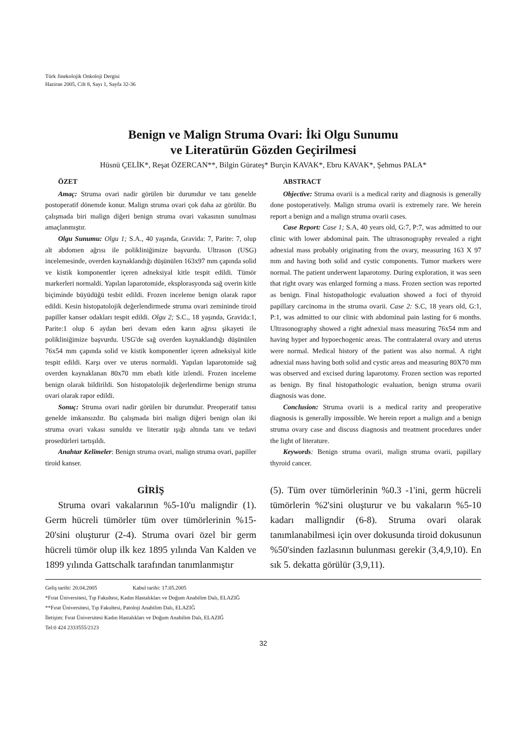Türk Jinekolojik Onkoloji Dergisi
Haziran 2005, Cilt 8, Sayı 1, Sayfa 32-36
Benign ve Malign Struma Ovari: İki Olgu Sunumu
ve Literatürün Gözden Geçirilmesi
Hüsnü ÇELİK*, Reşat ÖZERCAN**, Bilgin Gürateş* Burçin KAVAK*, Ebru KAVAK*, Şehmus PALA*
ÖZET
Amaç: Struma ovari nadir görülen bir durumdur ve tanı genelde postoperatif dönemde konur. Malign struma ovari çok daha az görülür. Bu çalışmada biri malign diğeri benign struma ovari vakasının sunulması amaçlanmıştır.
Olgu Sunumu: Olgu 1; S.A., 40 yaşında, Gravida: 7, Parite: 7, olup alt abdomen ağrısı ile polikliniğimize başvurdu. Ultrason (USG) incelemesinde, overden kaynaklandığı düşünülen 163x97 mm çapında solid ve kistik komponentler içeren adneksiyal kitle tespit edildi. Tümör markerleri normaldi. Yapılan laparotomide, eksplorasyonda sağ overin kitle biçiminde büyüdüğü tesbit edildi. Frozen inceleme benign olarak rapor edildi. Kesin histopatolojik değerlendirmede struma ovari zemininde tiroid papiller kanser odakları tespit edildi. Olgu 2; S.C., 18 yaşında, Gravida:1, Parite:1 olup 6 aydan beri devam eden karın ağrısı şikayeti ile polikliniğimize başvurdu. USG'de sağ overden kaynaklandığı düşünülen 76x54 mm çapında solid ve kistik komponentler içeren adneksiyal kitle tespit edildi. Karşı over ve uterus normaldi. Yapılan laparotomide sağ overden kaynaklanan 80x70 mm ebatlı kitle izlendi. Frozen inceleme benign olarak bildirildi. Son histopatolojik değerlendirme benign struma ovari olarak rapor edildi.
Sonuç: Struma ovari nadir görülen bir durumdur. Preoperatif tanısı genelde imkansızdır. Bu çalışmada biri malign diğeri benign olan iki struma ovari vakası sunuldu ve literatür ışığı altında tanı ve tedavi prosedürleri tartışıldı.
Anahtar Kelimeler: Benign struma ovari, malign struma ovari, papiller tiroid kanser.
ABSTRACT
Objective: Struma ovarii is a medical rarity and diagnosis is generally done postoperatively. Malign struma ovarii is extremely rare. We herein report a benign and a malign struma ovarii cases.
Case Report: Case 1; S.A, 40 years old, G:7, P:7, was admitted to our clinic with lower abdominal pain. The ultrasonography revealed a right adnexial mass probably originating from the ovary, measuring 163 X 97 mm and having both solid and cystic components. Tumor markers were normal. The patient underwent laparotomy. During exploration, it was seen that right ovary was enlarged forming a mass. Frozen section was reported as benign. Final histopathologic evaluation showed a foci of thyroid papillary carcinoma in the struma ovarii. Case 2: S.C, 18 years old, G:1, P:1, was admitted to our clinic with abdominal pain lasting for 6 months. Ultrasonography showed a right adnexial mass measuring 76x54 mm and having hyper and hypoechogenic areas. The contralateral ovary and uterus were normal. Medical history of the patient was also normal. A right adnexial mass having both solid and cystic areas and measuring 80X70 mm was observed and excised during laparotomy. Frozen section was reported as benign. By final histopathologic evaluation, benign struma ovarii diagnosis was done.
Conclusion: Struma ovarii is a medical rarity and preoperative diagnosis is generally impossible. We herein report a malign and a benign struma ovary case and discuss diagnosis and treatment procedures under the light of literature.
Keywords: Benign struma ovarii, malign struma ovarii, papillary thyroid cancer.
GİRİŞ
Struma ovari vakalarının %5-10'u maligndir (1). Germ hücreli tümörler tüm over tümörlerinin %15-20'sini oluşturur (2-4). Struma ovari özel bir germ hücreli tümör olup ilk kez 1895 yılında Van Kalden ve 1899 yılında Gattschalk tarafından tanımlanmıştır
(5). Tüm over tümörlerinin %0.3 -1'ini, germ hücreli tümörlerin %2'sini oluşturur ve bu vakaların %5-10 kadarı malligndir (6-8). Struma ovari olarak tanımlanabilmesi için over dokusunda tiroid dokusunun %50'sinden fazlasının bulunması gerekir (3,4,9,10). En sık 5. dekatta görülür (3,9,11).
Geliş tarihi: 20.04.2005 Kabul tarihi: 17.05.2005
*Fırat Üniversitesi, Tıp Fakultesi, Kadın Hastalıkları ve Doğum Anabilim Dalı, ELAZIĞ
**Fırat Üniversitesi, Tıp Fakultesi, Patoloji Anabilim Dalı, ELAZIĞ
İletişim: Fırat Üniversitesi Kadın Hastalıkları ve Doğum Anabilim Dalı, ELAZIĞ
Tel:0 424 2333555/2123
32